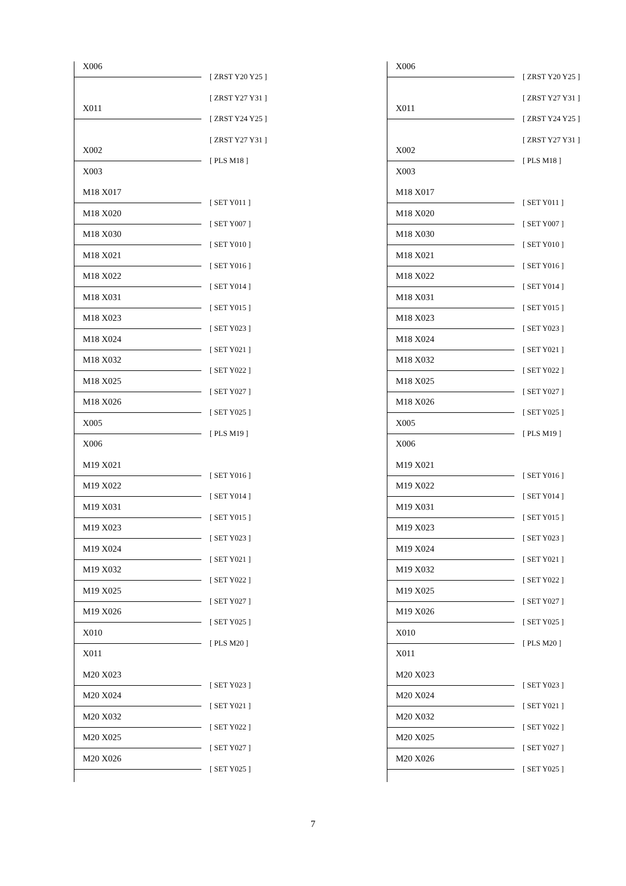X006 [ ZRST Y20 Y25 ]
[ ZRST Y27 Y31 ]
X011 [ ZRST Y24 Y25 ]
[ ZRST Y27 Y31 ]
X002 [ PLS M18 ]
X003
M18 X017 [ SET Y011 ]
M18 X020 [ SET Y007 ]
M18 X030 [ SET Y010 ]
M18 X021 [ SET Y016 ]
M18 X022 [ SET Y014 ]
M18 X031 [ SET Y015 ]
M18 X023 [ SET Y023 ]
M18 X024 [ SET Y021 ]
M18 X032 [ SET Y022 ]
M18 X025 [ SET Y027 ]
M18 X026 [ SET Y025 ]
X005 [ PLS M19 ]
X006
M19 X021 [ SET Y016 ]
M19 X022 [ SET Y014 ]
M19 X031 [ SET Y015 ]
M19 X023 [ SET Y023 ]
M19 X024 [ SET Y021 ]
M19 X032 [ SET Y022 ]
M19 X025 [ SET Y027 ]
M19 X026 [ SET Y025 ]
X010 [ PLS M20 ]
X011
M20 X023 [ SET Y023 ]
M20 X024 [ SET Y021 ]
M20 X032 [ SET Y022 ]
M20 X025 [ SET Y027 ]
M20 X026 [ SET Y025 ]
X006 [ ZRST Y20 Y25 ]
[ ZRST Y27 Y31 ]
X011 [ ZRST Y24 Y25 ]
[ ZRST Y27 Y31 ]
X002 [ PLS M18 ]
X003
M18 X017 [ SET Y011 ]
M18 X020 [ SET Y007 ]
M18 X030 [ SET Y010 ]
M18 X021 [ SET Y016 ]
M18 X022 [ SET Y014 ]
M18 X031 [ SET Y015 ]
M18 X023 [ SET Y023 ]
M18 X024 [ SET Y021 ]
M18 X032 [ SET Y022 ]
M18 X025 [ SET Y027 ]
M18 X026 [ SET Y025 ]
X005 [ PLS M19 ]
X006
M19 X021 [ SET Y016 ]
M19 X022 [ SET Y014 ]
M19 X031 [ SET Y015 ]
M19 X023 [ SET Y023 ]
M19 X024 [ SET Y021 ]
M19 X032 [ SET Y022 ]
M19 X025 [ SET Y027 ]
M19 X026 [ SET Y025 ]
X010 [ PLS M20 ]
X011
M20 X023 [ SET Y023 ]
M20 X024 [ SET Y021 ]
M20 X032 [ SET Y022 ]
M20 X025 [ SET Y027 ]
M20 X026 [ SET Y025 ]
7